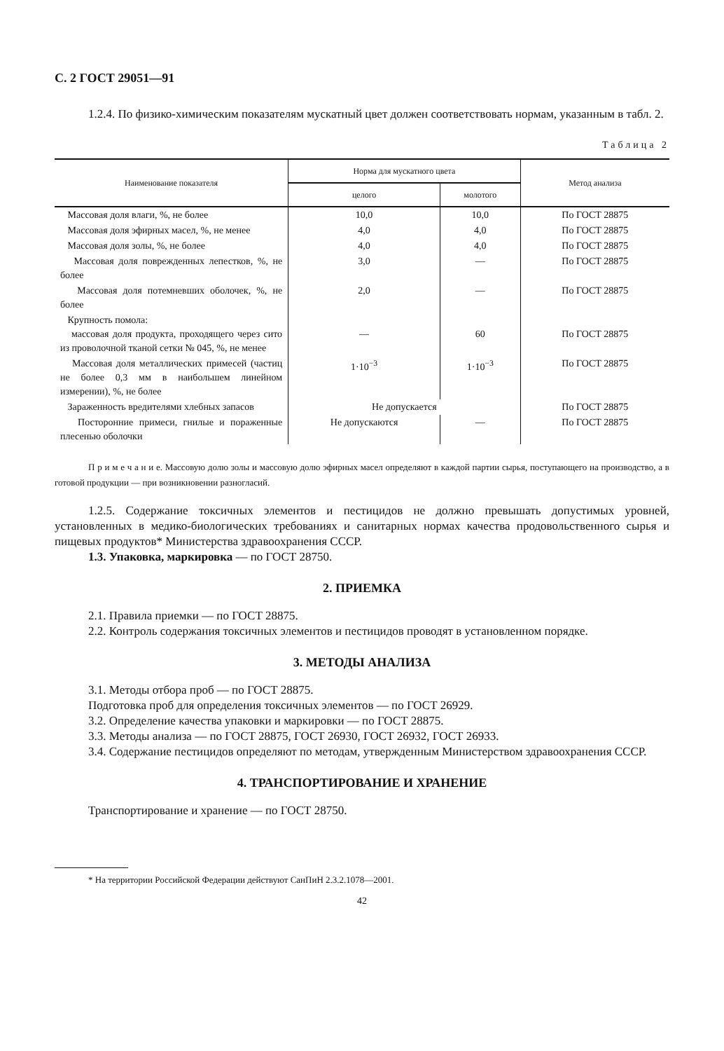С. 2 ГОСТ 29051—91
1.2.4. По физико-химическим показателям мускатный цвет должен соответствовать нормам, указанным в табл. 2.
Таблица 2
| Наименование показателя | Норма для мускатного цвета | | Метод анализа |
| --- | --- | --- | --- |
| | целого | молотого | |
| Массовая доля влаги, %, не более | 10,0 | 10,0 | По ГОСТ 28875 |
| Массовая доля эфирных масел, %, не менее | 4,0 | 4,0 | По ГОСТ 28875 |
| Массовая доля золы, %, не более | 4,0 | 4,0 | По ГОСТ 28875 |
| Массовая доля поврежденных лепестков, %, не более | 3,0 | — | По ГОСТ 28875 |
| Массовая доля потемневших оболочек, %, не более | 2,0 | — | По ГОСТ 28875 |
| Крупность помола: массовая доля продукта, проходящего через сито из проволочной тканой сетки № 045, %, не менее | — | 60 | По ГОСТ 28875 |
| Массовая доля металлических примесей (частиц не более 0,3 мм в наибольшем линейном измерении), %, не более | 1·10<sup>−3</sup> | 1·10<sup>−3</sup> | По ГОСТ 28875 |
| Зараженность вредителями хлебных запасов | Не допускается | | По ГОСТ 28875 |
| Посторонние примеси, гнилые и пораженные плесенью оболочки | Не допускаются | — | По ГОСТ 28875 |
П р и м е ч а н и е. Массовую долю золы и массовую долю эфирных масел определяют в каждой партии сырья, поступающего на производство, а в готовой продукции — при возникновении разногласий.
1.2.5. Содержание токсичных элементов и пестицидов не должно превышать допустимых уровней, установленных в медико-биологических требованиях и санитарных нормах качества продовольственного сырья и пищевых продуктов* Министерства здравоохранения СССР.
1.3. Упаковка, маркировка — по ГОСТ 28750.
2. ПРИЕМКА
2.1. Правила приемки — по ГОСТ 28875.
2.2. Контроль содержания токсичных элементов и пестицидов проводят в установленном порядке.
3. МЕТОДЫ АНАЛИЗА
3.1. Методы отбора проб — по ГОСТ 28875.
Подготовка проб для определения токсичных элементов — по ГОСТ 26929.
3.2. Определение качества упаковки и маркировки — по ГОСТ 28875.
3.3. Методы анализа — по ГОСТ 28875, ГОСТ 26930, ГОСТ 26932, ГОСТ 26933.
3.4. Содержание пестицидов определяют по методам, утвержденным Министерством здравоохранения СССР.
4. ТРАНСПОРТИРОВАНИЕ И ХРАНЕНИЕ
Транспортирование и хранение — по ГОСТ 28750.
* На территории Российской Федерации действуют СанПиН 2.3.2.1078—2001.
42